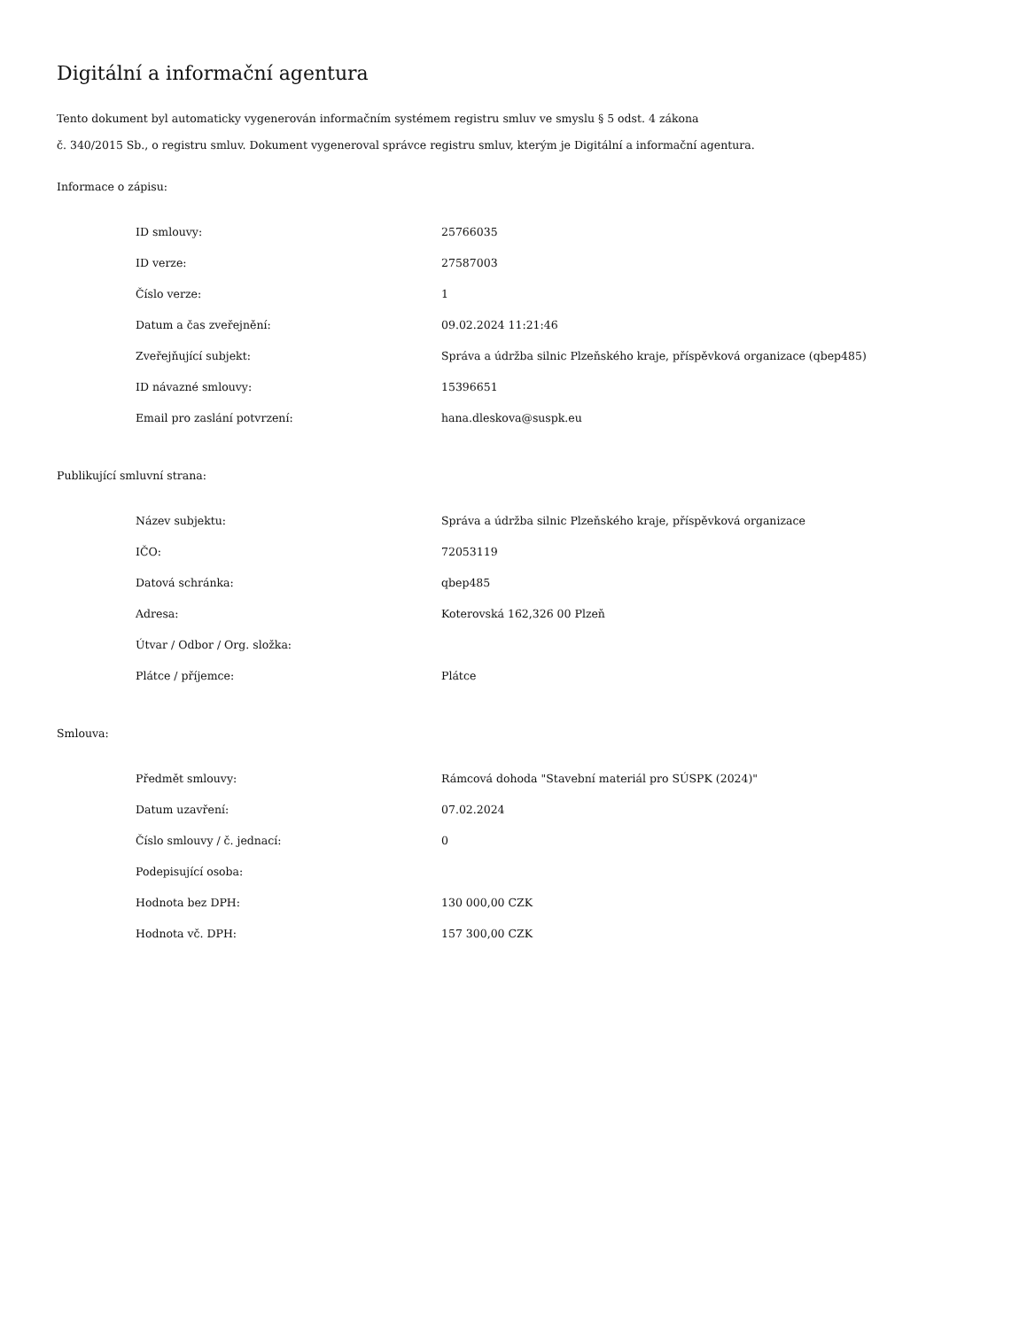Digitální a informační agentura
Tento dokument byl automaticky vygenerován informačním systémem registru smluv ve smyslu § 5 odst. 4 zákona
č. 340/2015 Sb., o registru smluv. Dokument vygeneroval správce registru smluv, kterým je Digitální a informační agentura.
Informace o zápisu:
| ID smlouvy: | 25766035 |
| ID verze: | 27587003 |
| Číslo verze: | 1 |
| Datum a čas zveřejnění: | 09.02.2024 11:21:46 |
| Zveřejňující subjekt: | Správa a údržba silnic Plzeňského kraje, příspěvková organizace (qbep485) |
| ID návazné smlouvy: | 15396651 |
| Email pro zaslání potvrzení: | hana.dleskova@suspk.eu |
Publikující smluvní strana:
| Název subjektu: | Správa a údržba silnic Plzeňského kraje, příspěvková organizace |
| IČO: | 72053119 |
| Datová schránka: | qbep485 |
| Adresa: | Koterovská 162,326 00 Plzeň |
| Útvar / Odbor / Org. složka: | |
| Plátce / příjemce: | Plátce |
Smlouva:
| Předmět smlouvy: | Rámcová dohoda "Stavební materiál pro SÚSPK (2024)" |
| Datum uzavření: | 07.02.2024 |
| Číslo smlouvy / č. jednací: | 0 |
| Podepisující osoba: | |
| Hodnota bez DPH: | 130 000,00 CZK |
| Hodnota vč. DPH: | 157 300,00 CZK |